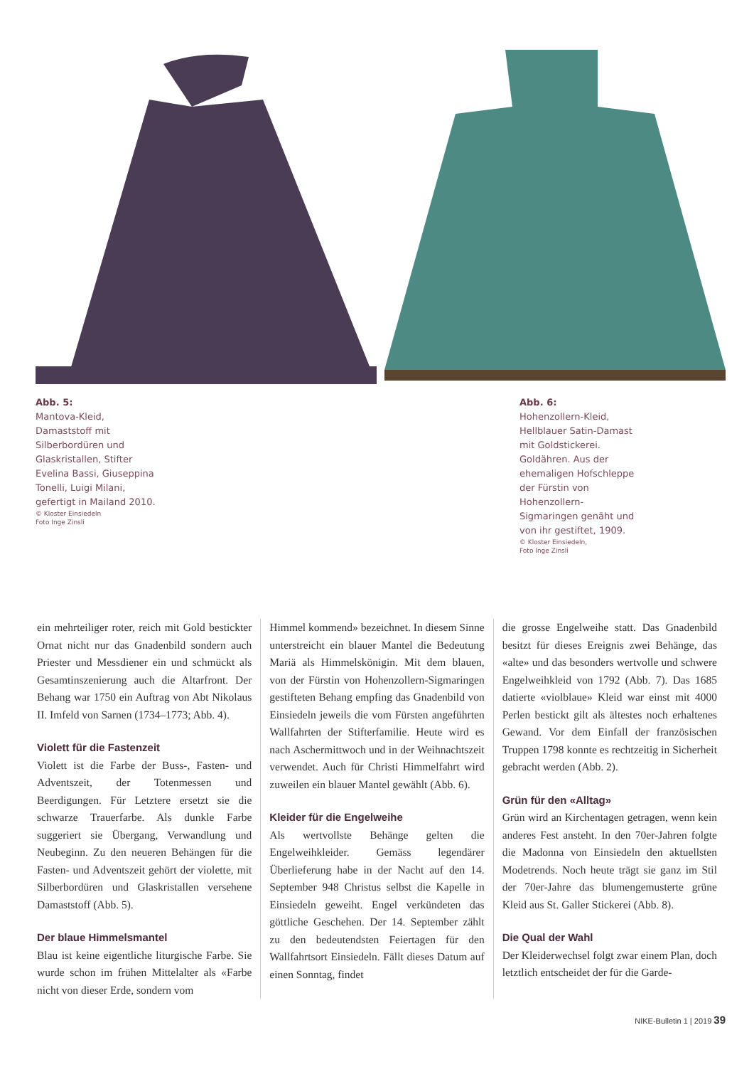Abb. 5:
Mantova-Kleid, Damaststoff mit Silberbordüren und Glaskristallen, Stifter Evelina Bassi, Giuseppina Tonelli, Luigi Milani, gefertigt in Mailand 2010.
© Kloster Einsiedeln
Foto Inge Zinsli
Abb. 6:
Hohenzollern-Kleid, Hellblauer Satin-Damast mit Goldstickerei. Goldähren. Aus der ehemaligen Hofschleppe der Fürstin von Hohenzollern-Sigmaringen genäht und von ihr gestiftet, 1909.
© Kloster Einsiedeln,
Foto Inge Zinsli
ein mehrteiliger roter, reich mit Gold bestickter Ornat nicht nur das Gnadenbild sondern auch Priester und Messdiener ein und schmückt als Gesamtinszenierung auch die Altarfront. Der Behang war 1750 ein Auftrag von Abt Nikolaus II. Imfeld von Sarnen (1734–1773; Abb. 4).
Violett für die Fastenzeit
Violett ist die Farbe der Buss-, Fasten- und Adventszeit, der Totenmessen und Beerdigungen. Für Letztere ersetzt sie die schwarze Trauerfarbe. Als dunkle Farbe suggeriert sie Übergang, Verwandlung und Neubeginn. Zu den neueren Behängen für die Fasten- und Adventszeit gehört der violette, mit Silberbordüren und Glaskristallen versehene Damaststoff (Abb. 5).
Der blaue Himmelsmantel
Blau ist keine eigentliche liturgische Farbe. Sie wurde schon im frühen Mittelalter als «Farbe nicht von dieser Erde, sondern vom
Himmel kommend» bezeichnet. In diesem Sinne unterstreicht ein blauer Mantel die Bedeutung Mariä als Himmelskönigin. Mit dem blauen, von der Fürstin von Hohenzollern-Sigmaringen gestifteten Behang empfing das Gnadenbild von Einsiedeln jeweils die vom Fürsten angeführten Wallfahrten der Stifterfamilie. Heute wird es nach Aschermittwoch und in der Weihnachtszeit verwendet. Auch für Christi Himmelfahrt wird zuweilen ein blauer Mantel gewählt (Abb. 6).
Kleider für die Engelweihe
Als wertvollste Behänge gelten die Engelweihkleider. Gemäss legendärer Überlieferung habe in der Nacht auf den 14. September 948 Christus selbst die Kapelle in Einsiedeln geweiht. Engel verkündeten das göttliche Geschehen. Der 14. September zählt zu den bedeutendsten Feiertagen für den Wallfahrtsort Einsiedeln. Fällt dieses Datum auf einen Sonntag, findet
die grosse Engelweihe statt. Das Gnadenbild besitzt für dieses Ereignis zwei Behänge, das «alte» und das besonders wertvolle und schwere Engelweihkleid von 1792 (Abb. 7). Das 1685 datierte «violblaue» Kleid war einst mit 4000 Perlen bestickt gilt als ältestes noch erhaltenes Gewand. Vor dem Einfall der französischen Truppen 1798 konnte es rechtzeitig in Sicherheit gebracht werden (Abb. 2).
Grün für den «Alltag»
Grün wird an Kirchentagen getragen, wenn kein anderes Fest ansteht. In den 70er-Jahren folgte die Madonna von Einsiedeln den aktuellsten Modetrends. Noch heute trägt sie ganz im Stil der 70er-Jahre das blumengemusterte grüne Kleid aus St. Galler Stickerei (Abb. 8).
Die Qual der Wahl
Der Kleiderwechsel folgt zwar einem Plan, doch letztlich entscheidet der für die Garde-
NIKE-Bulletin 1 | 2019 39